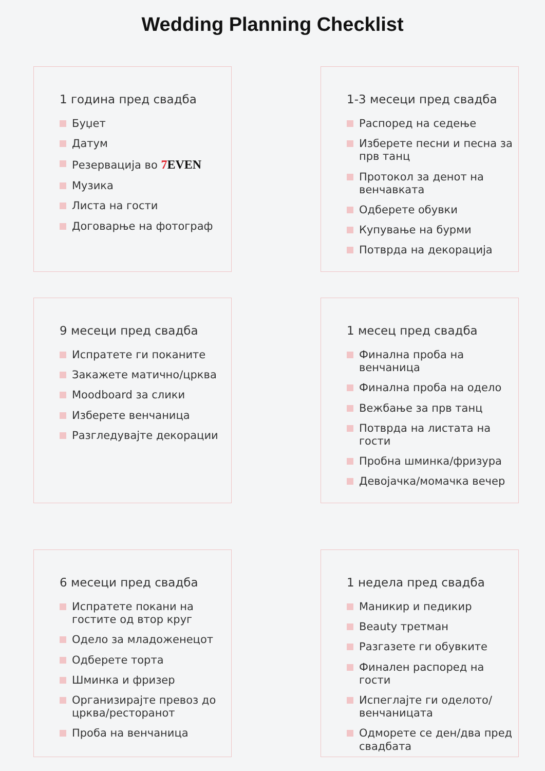Wedding Planning Checklist
1 година пред свадба
Буџет
Датум
Резервација во 7 EVEN
Музика
Листа на гости
Договарње на фотограф
1-3 месеци пред свадба
Распоред на седење
Изберете песни и песна за прв танц
Протокол за денот на венчавката
Одберете обувки
Купување на бурми
Потврда на декорација
9 месеци пред свадба
Испратете ги поканите
Закажете матично/црква
Moodboard за слики
Изберете венчаница
Разгледувајте декорации
1 месец пред свадба
Финална проба на венчаница
Финална проба на одело
Вежбање за прв танц
Потврда на листата на гости
Пробна шминка/фризура
Девојачка/момачка вечер
6 месеци пред свадба
Испратете покани на гостите од втор круг
Одело за младоженецот
Одберете торта
Шминка и фризер
Организирајте превоз до црква/ресторанот
Проба на венчаница
1 недела пред свадба
Маникир и педикир
Beauty третман
Разгазете ги обувките
Финален распоред на гости
Испеглајте ги оделото/венчаницата
Одморете се ден/два пред свадбата